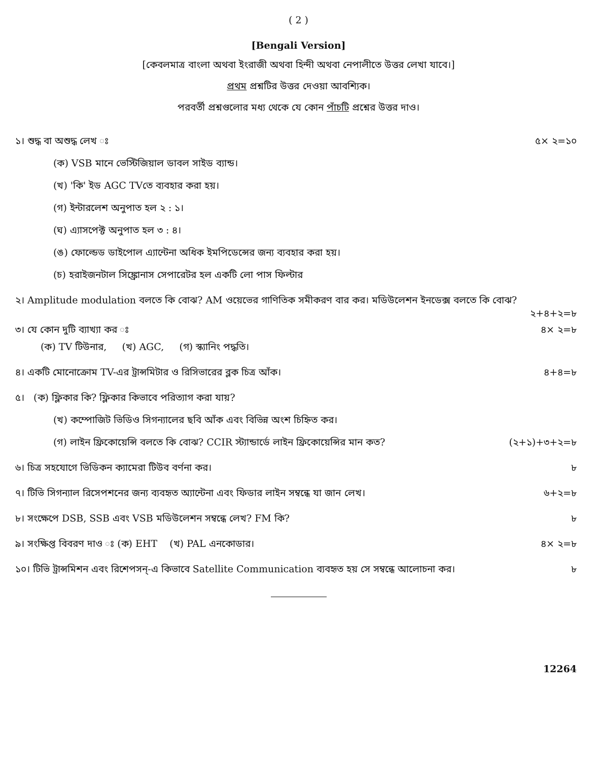( 2 )
[Bengali Version]
[কেবলমাত্র বাংলা অথবা ইংরাজী অথবা হিন্দী অথবা নেপালীতে উত্তর লেখা যাবে।]
প্রথম প্রশ্নটির উত্তর দেওয়া আবশ্যিক।
পরবর্তী প্রশ্নগুলোর মধ্য থেকে যে কোন পাঁচটি প্রশ্নের উত্তর দাও।
১। শুদ্ধ বা অশুদ্ধ লেখ ঃ ৫× ২=১০
(ক) VSB মানে ভেস্টিজিয়াল ডাবল সাইড ব্যান্ড।
(খ) 'কি' ইড AGC TVতে ব্যবহার করা হয়।
(গ) ইন্টারলেশ অনুপাত হল ২ : ১।
(ঘ) এ্যাসপেক্ট অনুপাত হল ৩ : ৪।
(ঙ) ফোল্ডেড ডাইপোল এ্যান্টেনা অধিক ইমপিডেন্সের জন্য ব্যবহার করা হয়।
(চ) হরাইজনটাল সিঙ্ক্রোনাস সেপারেটর হল একটি লো পাস ফিল্টার
২। Amplitude modulation বলতে কি বোঝ? AM ওয়েভের গাণিতিক সমীকরণ বার কর। মডিউলেশন ইনডেক্স বলতে কি বোঝ?
২+৪+২=৮
৩। যে কোন দুটি ব্যাখ্যা কর ঃ ৪× ২=৮
(ক) TV টিউনার, (খ) AGC, (গ) স্ক্যানিং পদ্ধতি।
৪। একটি মোনোক্রোম TV-এর ট্রান্সমিটার ও রিসিভারের ব্লক চিত্র আঁক। ৪+৪=৮
৫। (ক) ফ্লিকার কি? ফ্লিকার কিভাবে পরিত্যাগ করা যায়?
(খ) কম্পোজিট ভিডিও সিগন্যালের ছবি আঁক এবং বিভিন্ন অংশ চিহ্নিত কর।
(গ) লাইন ফ্রিকোয়েন্সি বলতে কি বোঝ? CCIR স্ট্যান্ডার্ডে লাইন ফ্রিকোয়েন্সির মান কত? (২+১)+৩+২=৮
৬। চিত্র সহযোগে ভিডিকন ক্যামেরা টিউব বর্ণনা কর। ৮
৭। টিভি সিগন্যাল রিসেপশনের জন্য ব্যবহৃত অ্যান্টেনা এবং ফিডার লাইন সম্বন্ধে যা জান লেখ। ৬+২=৮
৮। সংক্ষেপে DSB, SSB এবং VSB মডিউলেশন সম্বন্ধে লেখ? FM কি? ৮
৯। সংক্ষিপ্ত বিবরণ দাও ঃ (ক) EHT (খ) PAL এনকোডার। ৪× ২=৮
১০। টিভি ট্রান্সমিশন এবং রিশেপসন্-এ কিভাবে Satellite Communication ব্যবহৃত হয় সে সম্বন্ধে আলোচনা কর। ৮
12264